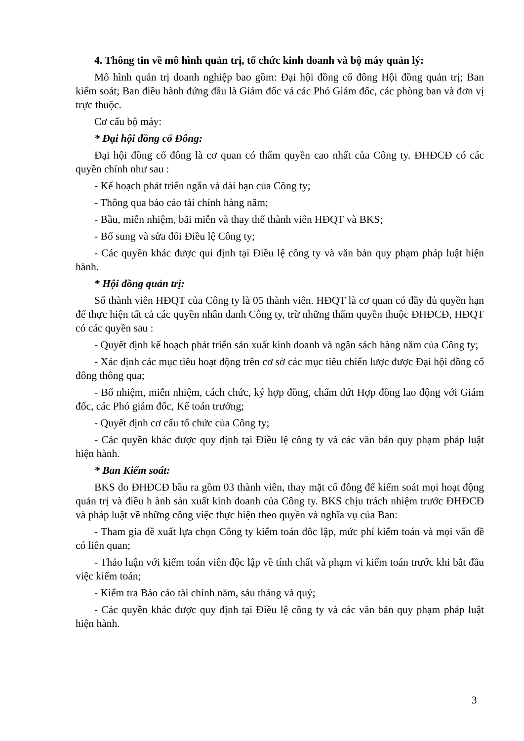4. Thông tin về mô hình quản trị, tổ chức kinh doanh và bộ máy quản lý:
Mô hình quản trị doanh nghiệp bao gồm: Đại hội đồng cổ đông Hội đồng quản trị; Ban kiểm soát; Ban điều hành đứng đầu là Giám đốc vá các Phó Giám đốc, các phòng ban và đơn vị trực thuộc.
Cơ cấu bộ máy:
* Đại hội đồng cổ Đông:
Đại hội đồng cổ đông là cơ quan có thẩm quyền cao nhất của Công ty. ĐHĐCĐ có các quyền chính như sau :
- Kế hoạch phát triển ngắn và dài hạn của Công ty;
- Thông qua báo cáo tài chính hàng năm;
- Bầu, miễn nhiệm, bãi miễn và thay thế thành viên HĐQT và BKS;
- Bổ sung và sửa đổi Điều lệ Công ty;
- Các quyền khác được qui định tại Điều lệ công ty và văn bản quy phạm pháp luật hiện hành.
* Hội đồng quản trị:
Số thành viên HĐQT của Công ty là 05 thành viên. HĐQT là cơ quan có đầy đủ quyền hạn để thực hiện tất cả các quyền nhân danh Công ty, trừ những thẩm quyền thuộc ĐHĐCĐ, HĐQT có các quyền sau :
- Quyết định kế hoạch phát triển sản xuất kinh doanh và ngân sách hàng năm của Công ty;
- Xác định các mục tiêu hoạt động trên cơ sở các mục tiêu chiến lược được Đại hội đồng cổ đông thông qua;
- Bổ nhiệm, miễn nhiệm, cách chức, ký hợp đồng, chấm dứt Hợp đồng lao động với Giám đốc, các Phó giám đốc, Kế toán trưởng;
- Quyết định cơ cấu tổ chức của Công ty;
- Các quyền khác được quy định tại Điều lệ công ty và các văn bản quy phạm pháp luật hiện hành.
* Ban Kiểm soát:
BKS do ĐHĐCĐ bầu ra gồm 03 thành viên, thay mặt cổ đông để kiểm soát mọi hoạt động quản trị và điều h ành sản xuất kinh doanh của Công ty. BKS chịu trách nhiệm trước ĐHĐCĐ và pháp luật về những công việc thực hiện theo quyền và nghĩa vụ của Ban:
- Tham gia đề xuất lựa chọn Công ty kiểm toán đôc lập, mức phí kiểm toán và mọi vấn đề có liên quan;
- Thảo luận với kiểm toán viên độc lập về tính chất và phạm vi kiểm toán trước khi bắt đầu việc kiểm toán;
- Kiểm tra Báo cáo tài chính năm, sáu tháng và quý;
- Các quyền khác được quy định tại Điều lệ công ty và các văn bản quy phạm pháp luật hiện hành.
3